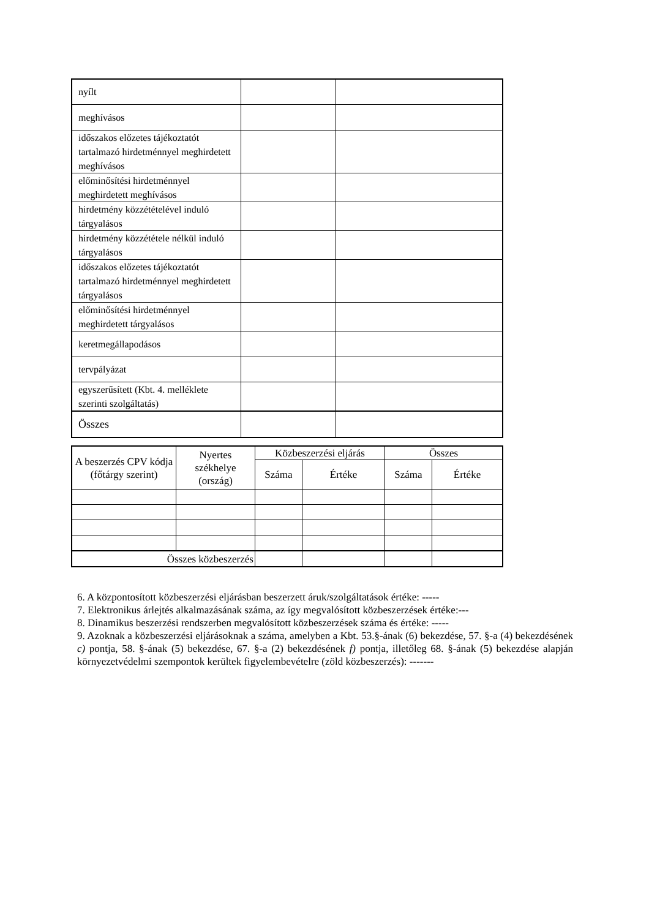| nyílt | | |
| meghívásos | | |
| időszakos előzetes tájékoztatót tartalmazó hirdetménnyel meghirdetett meghívásos | | |
| előminősítési hirdetménnyel meghirdetett meghívásos | | |
| hirdetmény közzétételével induló tárgyalásos | | |
| hirdetmény közzététele nélkül induló tárgyalásos | | |
| időszakos előzetes tájékoztatót tartalmazó hirdetménnyel meghirdetett tárgyalásos | | |
| előminősítési hirdetménnyel meghirdetett tárgyalásos | | |
| keretmegállapodásos | | |
| tervpályázat | | |
| egyszerűsített (Kbt. 4. melléklete szerinti szolgáltatás) | | |
| Összes | | |
| A beszerzés CPV kódja (főtárgy szerint) | Nyertes székhelye (ország) | Közbeszerzési eljárás | | Összes | |
| --- | --- | --- | --- | --- | --- |
| | | Száma | Értéke | Száma | Értéke |
| Összes közbeszerzés | | | | | |
6. A központosított közbeszerzési eljárásban beszerzett áruk/szolgáltatások értéke: -----
7. Elektronikus árlejtés alkalmazásának száma, az így megvalósított közbeszerzések értéke:---
8. Dinamikus beszerzési rendszerben megvalósított közbeszerzések száma és értéke: -----
9. Azoknak a közbeszerzési eljárásoknak a száma, amelyben a Kbt. 53.§-ának (6) bekezdése, 57. §-a (4) bekezdésének c) pontja, 58. §-ának (5) bekezdése, 67. §-a (2) bekezdésének f) pontja, illetőleg 68. §-ának (5) bekezdése alapján környezetvédelmi szempontok kerültek figyelembevételre (zöld közbeszerzés): -------